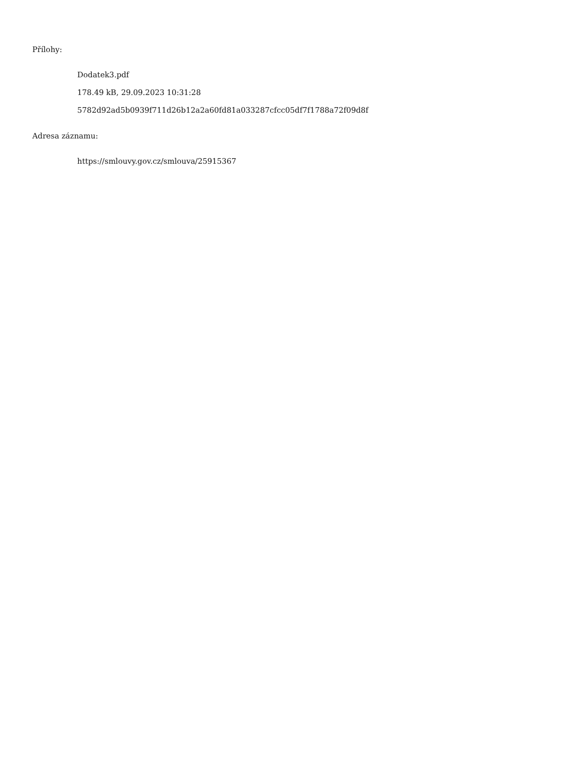Přílohy:
Dodatek3.pdf
178.49 kB, 29.09.2023 10:31:28
5782d92ad5b0939f711d26b12a2a60fd81a033287cfcc05df7f1788a72f09d8f
Adresa záznamu:
https://smlouvy.gov.cz/smlouva/25915367